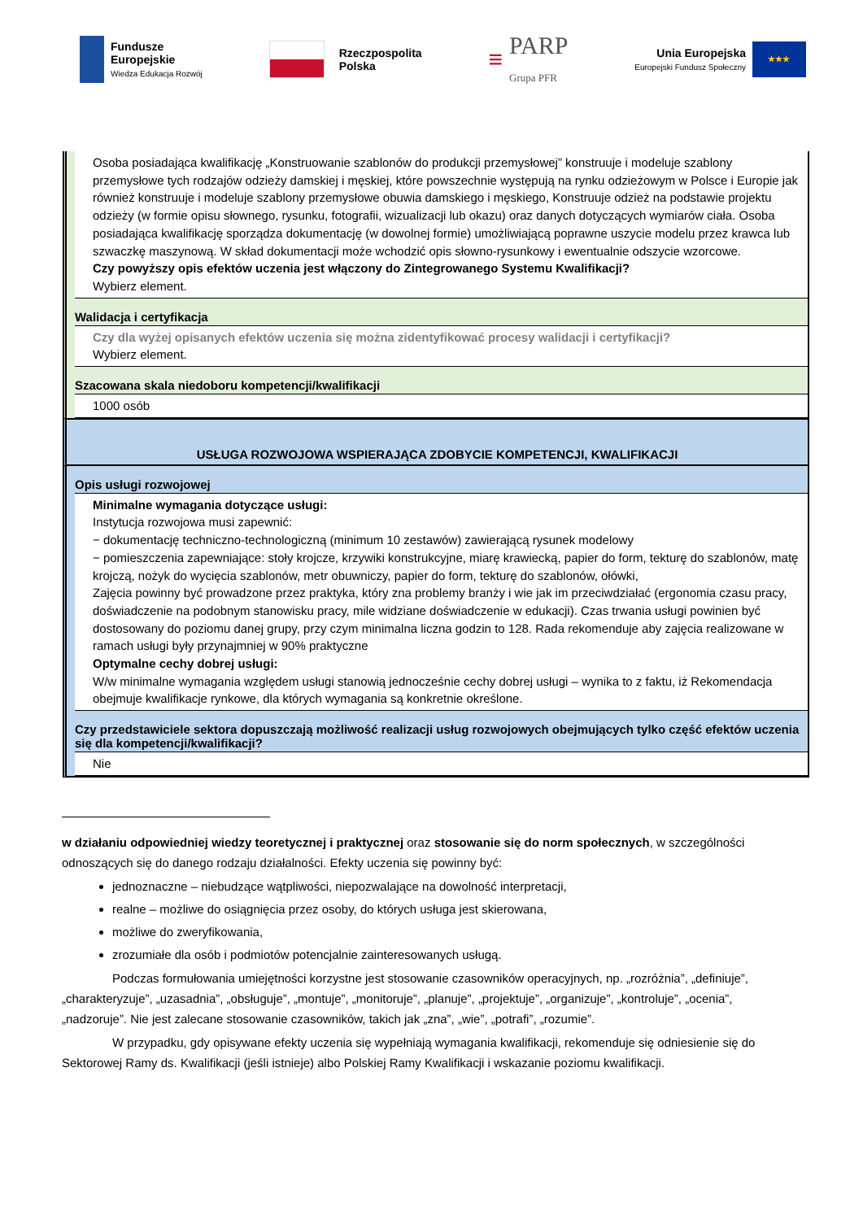Fundusze
Europejskie
Wiedza Edukacja Rozwój
Rzeczpospolita
Polska
≡
PARP
Grupa PFR
Unia Europejska
Europejski Fundusz Społeczny
★★★
Osoba posiadająca kwalifikację „Konstruowanie szablonów do produkcji przemysłowej” konstruuje i modeluje szablony przemysłowe tych rodzajów odzieży damskiej i męskiej, które powszechnie występują na rynku odzieżowym w Polsce i Europie jak również konstruuje i modeluje szablony przemysłowe obuwia damskiego i męskiego, Konstruuje odzież na podstawie projektu odzieży (w formie opisu słownego, rysunku, fotografii, wizualizacji lub okazu) oraz danych dotyczących wymiarów ciała. Osoba posiadająca kwalifikację sporządza dokumentację (w dowolnej formie) umożliwiającą poprawne uszycie modelu przez krawca lub szwaczkę maszynową. W skład dokumentacji może wchodzić opis słowno-rysunkowy i ewentualnie odszycie wzorcowe.
Czy powyższy opis efektów uczenia jest włączony do Zintegrowanego Systemu Kwalifikacji?
Wybierz element.
Walidacja i certyfikacja
Czy dla wyżej opisanych efektów uczenia się można zidentyfikować procesy walidacji i certyfikacji?
Wybierz element.
Szacowana skala niedoboru kompetencji/kwalifikacji
1000 osób
USŁUGA ROZWOJOWA WSPIERAJĄCA ZDOBYCIE KOMPETENCJI, KWALIFIKACJI
Opis usługi rozwojowej
Minimalne wymagania dotyczące usługi:
Instytucja rozwojowa musi zapewnić:
− dokumentację techniczno-technologiczną (minimum 10 zestawów) zawierającą rysunek modelowy
− pomieszczenia zapewniające: stoły krojcze, krzywiki konstrukcyjne, miarę krawiecką, papier do form, tekturę do szablonów, matę krojczą, nożyk do wycięcia szablonów, metr obuwniczy, papier do form, tekturę do szablonów, ołówki,
Zajęcia powinny być prowadzone przez praktyka, który zna problemy branży i wie jak im przeciwdziałać (ergonomia czasu pracy, doświadczenie na podobnym stanowisku pracy, mile widziane doświadczenie w edukacji). Czas trwania usługi powinien być dostosowany do poziomu danej grupy, przy czym minimalna liczna godzin to 128. Rada rekomenduje aby zajęcia realizowane w ramach usługi były przynajmniej w 90% praktyczne
Optymalne cechy dobrej usługi:
W/w minimalne wymagania względem usługi stanowią jednocześnie cechy dobrej usługi – wynika to z faktu, iż Rekomendacja obejmuje kwalifikacje rynkowe, dla których wymagania są konkretnie określone.
Czy przedstawiciele sektora dopuszczają możliwość realizacji usług rozwojowych obejmujących tylko część efektów uczenia się dla kompetencji/kwalifikacji?
Nie
w działaniu odpowiedniej wiedzy teoretycznej i praktycznej oraz stosowanie się do norm społecznych, w szczególności odnoszących się do danego rodzaju działalności. Efekty uczenia się powinny być:
jednoznaczne – niebudzące wątpliwości, niepozwalające na dowolność interpretacji,
realne – możliwe do osiągnięcia przez osoby, do których usługa jest skierowana,
możliwe do zweryfikowania,
zrozumiałe dla osób i podmiotów potencjalnie zainteresowanych usługą.
Podczas formułowania umiejętności korzystne jest stosowanie czasowników operacyjnych, np. „rozróżnia”, „definiuje”, „charakteryzuje”, „uzasadnia”, „obsługuje”, „montuje”, „monitoruje”, „planuje”, „projektuje”, „organizuje”, „kontroluje”, „ocenia”, „nadzoruje”. Nie jest zalecane stosowanie czasowników, takich jak „zna”, „wie”, „potrafi”, „rozumie”.
W przypadku, gdy opisywane efekty uczenia się wypełniają wymagania kwalifikacji, rekomenduje się odniesienie się do Sektorowej Ramy ds. Kwalifikacji (jeśli istnieje) albo Polskiej Ramy Kwalifikacji i wskazanie poziomu kwalifikacji.